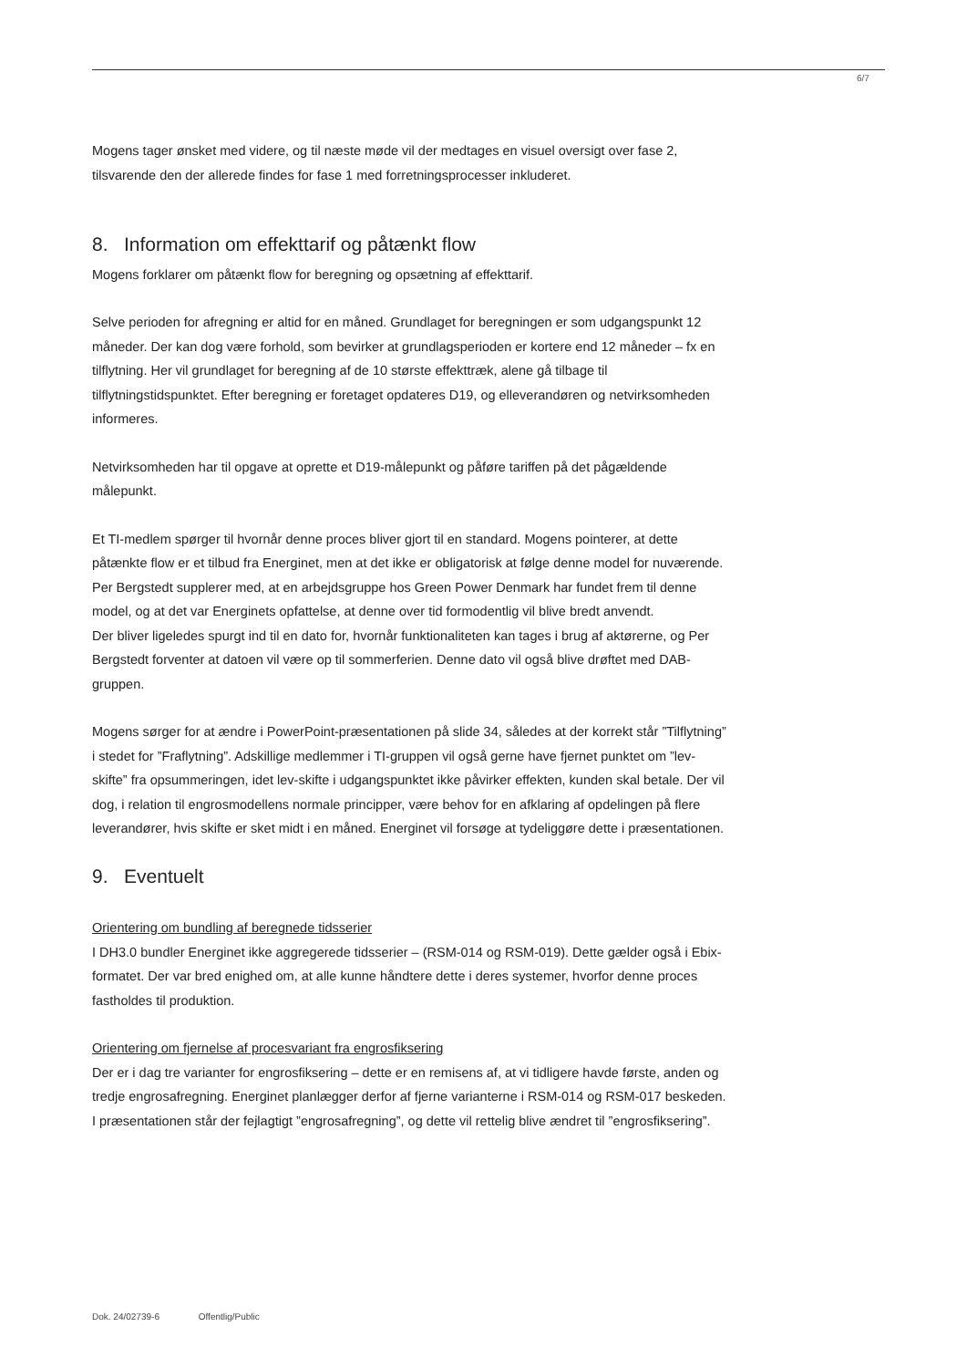6/7
Mogens tager ønsket med videre, og til næste møde vil der medtages en visuel oversigt over fase 2, tilsvarende den der allerede findes for fase 1 med forretningsprocesser inkluderet.
8. Information om effekttarif og påtænkt flow
Mogens forklarer om påtænkt flow for beregning og opsætning af effekttarif.
Selve perioden for afregning er altid for en måned. Grundlaget for beregningen er som udgangspunkt 12 måneder. Der kan dog være forhold, som bevirker at grundlagsperioden er kortere end 12 måneder – fx en tilflytning. Her vil grundlaget for beregning af de 10 største effekttræk, alene gå tilbage til tilflytningstidspunktet. Efter beregning er foretaget opdateres D19, og elleverandøren og netvirksomheden informeres.
Netvirksomheden har til opgave at oprette et D19-målepunkt og påføre tariffen på det pågældende målepunkt.
Et TI-medlem spørger til hvornår denne proces bliver gjort til en standard. Mogens pointerer, at dette påtænkte flow er et tilbud fra Energinet, men at det ikke er obligatorisk at følge denne model for nuværende. Per Bergstedt supplerer med, at en arbejdsgruppe hos Green Power Denmark har fundet frem til denne model, og at det var Energinets opfattelse, at denne over tid formodentlig vil blive bredt anvendt.
Der bliver ligeledes spurgt ind til en dato for, hvornår funktionaliteten kan tages i brug af aktørerne, og Per Bergstedt forventer at datoen vil være op til sommerferien. Denne dato vil også blive drøftet med DAB-gruppen.
Mogens sørger for at ændre i PowerPoint-præsentationen på slide 34, således at der korrekt står ”Tilflytning” i stedet for ”Fraflytning”. Adskillige medlemmer i TI-gruppen vil også gerne have fjernet punktet om ”lev-skifte” fra opsummeringen, idet lev-skifte i udgangspunktet ikke påvirker effekten, kunden skal betale. Der vil dog, i relation til engrosmodellens normale principper, være behov for en afklaring af opdelingen på flere leverandører, hvis skifte er sket midt i en måned. Energinet vil forsøge at tydeliggøre dette i præsentationen.
9. Eventuelt
Orientering om bundling af beregnede tidsserier
I DH3.0 bundler Energinet ikke aggregerede tidsserier – (RSM-014 og RSM-019). Dette gælder også i Ebix-formatet. Der var bred enighed om, at alle kunne håndtere dette i deres systemer, hvorfor denne proces fastholdes til produktion.
Orientering om fjernelse af procesvariant fra engrosfiksering
Der er i dag tre varianter for engrosfiksering – dette er en remisens af, at vi tidligere havde første, anden og tredje engrosafregning. Energinet planlægger derfor af fjerne varianterne i RSM-014 og RSM-017 beskeden.
I præsentationen står der fejlagtigt ”engrosafregning”, og dette vil rettelig blive ændret til ”engrosfiksering”.
Dok. 24/02739-6 Offentlig/Public